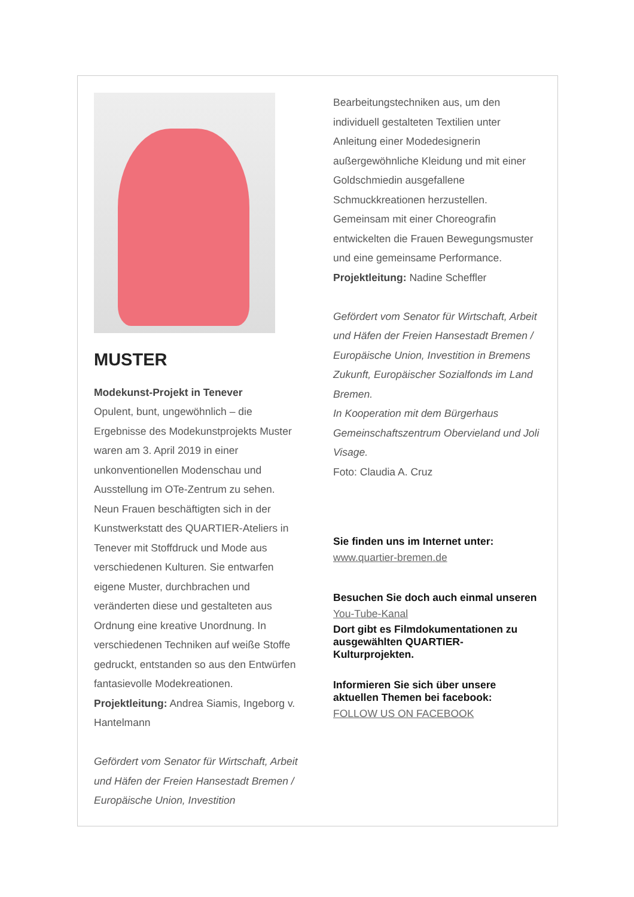MUSTER
Modekunst-Projekt in Tenever
Opulent, bunt, ungewöhnlich – die Ergebnisse des Modekunstprojekts Muster waren am 3. April 2019 in einer unkonventionellen Modenschau und Ausstellung im OTe-Zentrum zu sehen. Neun Frauen beschäftigten sich in der Kunstwerkstatt des QUARTIER-Ateliers in Tenever mit Stoffdruck und Mode aus verschiedenen Kulturen. Sie entwarfen eigene Muster, durchbrachen und veränderten diese und gestalteten aus Ordnung eine kreative Unordnung. In verschiedenen Techniken auf weiße Stoffe gedruckt, entstanden so aus den Entwürfen fantasievolle Modekreationen.
Projektleitung: Andrea Siamis, Ingeborg v. Hantelmann
Gefördert vom Senator für Wirtschaft, Arbeit und Häfen der Freien Hansestadt Bremen / Europäische Union, Investition
Bearbeitungstechniken aus, um den individuell gestalteten Textilien unter Anleitung einer Modedesignerin außergewöhnliche Kleidung und mit einer Goldschmiedin ausgefallene Schmuckkreationen herzustellen. Gemeinsam mit einer Choreografin entwickelten die Frauen Bewegungsmuster und eine gemeinsame Performance.
Projektleitung: Nadine Scheffler
Gefördert vom Senator für Wirtschaft, Arbeit und Häfen der Freien Hansestadt Bremen / Europäische Union, Investition in Bremens Zukunft, Europäischer Sozialfonds im Land Bremen.
In Kooperation mit dem Bürgerhaus Gemeinschaftszentrum Obervieland und Joli Visage.
Foto: Claudia A. Cruz
Sie finden uns im Internet unter:
www.quartier-bremen.de
Besuchen Sie doch auch einmal unseren
You-Tube-Kanal
Dort gibt es Filmdokumentationen zu ausgewählten QUARTIER-Kulturprojekten.
Informieren Sie sich über unsere aktuellen Themen bei facebook:
FOLLOW US ON FACEBOOK